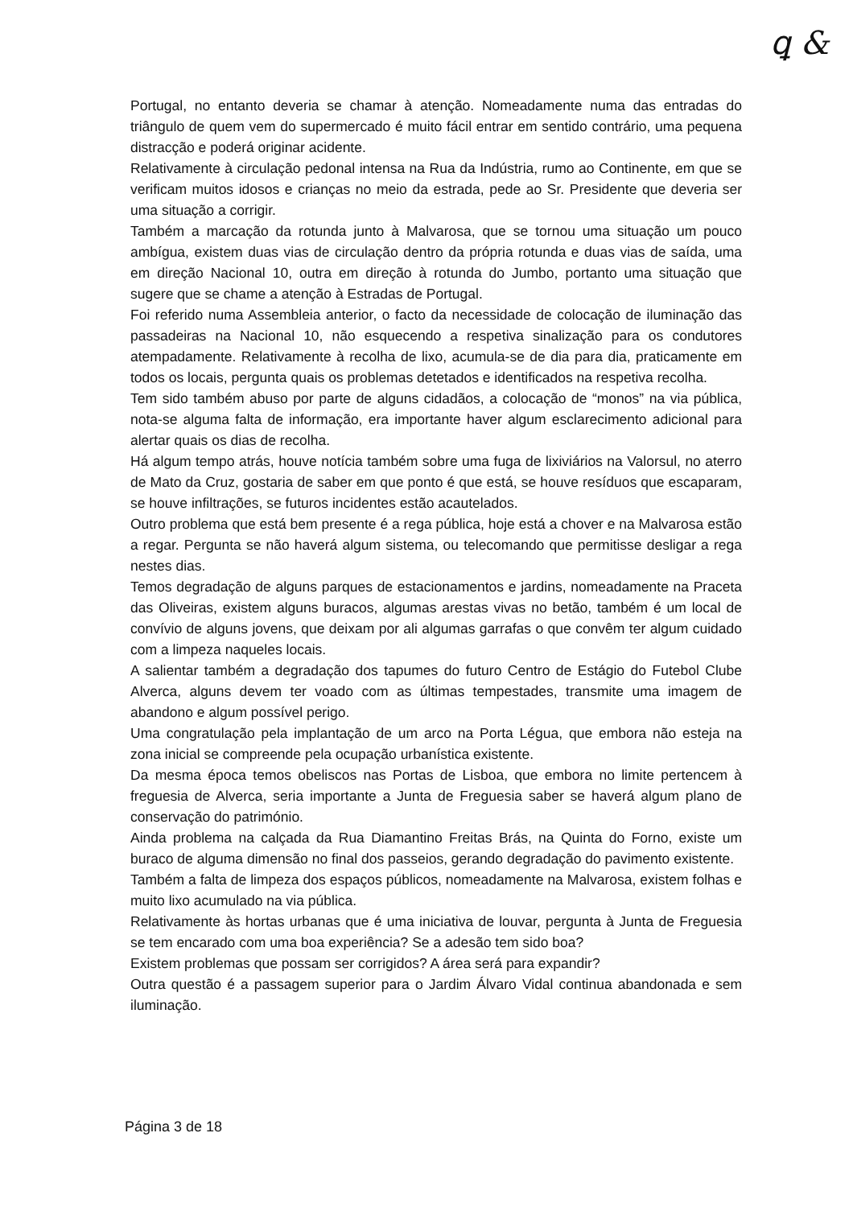ꝗ &
Portugal, no entanto deveria se chamar à atenção. Nomeadamente numa das entradas do triângulo de quem vem do supermercado é muito fácil entrar em sentido contrário, uma pequena distracção e poderá originar acidente.
Relativamente à circulação pedonal intensa na Rua da Indústria, rumo ao Continente, em que se verificam muitos idosos e crianças no meio da estrada, pede ao Sr. Presidente que deveria ser uma situação a corrigir.
Também a marcação da rotunda junto à Malvarosa, que se tornou uma situação um pouco ambígua, existem duas vias de circulação dentro da própria rotunda e duas vias de saída, uma em direção Nacional 10, outra em direção à rotunda do Jumbo, portanto uma situação que sugere que se chame a atenção à Estradas de Portugal.
Foi referido numa Assembleia anterior, o facto da necessidade de colocação de iluminação das passadeiras na Nacional 10, não esquecendo a respetiva sinalização para os condutores atempadamente. Relativamente à recolha de lixo, acumula-se de dia para dia, praticamente em todos os locais, pergunta quais os problemas detetados e identificados na respetiva recolha.
Tem sido também abuso por parte de alguns cidadãos, a colocação de “monos” na via pública, nota-se alguma falta de informação, era importante haver algum esclarecimento adicional para alertar quais os dias de recolha.
Há algum tempo atrás, houve notícia também sobre uma fuga de lixiviários na Valorsul, no aterro de Mato da Cruz, gostaria de saber em que ponto é que está, se houve resíduos que escaparam, se houve infiltrações, se futuros incidentes estão acautelados.
Outro problema que está bem presente é a rega pública, hoje está a chover e na Malvarosa estão a regar. Pergunta se não haverá algum sistema, ou telecomando que permitisse desligar a rega nestes dias.
Temos degradação de alguns parques de estacionamentos e jardins, nomeadamente na Praceta das Oliveiras, existem alguns buracos, algumas arestas vivas no betão, também é um local de convívio de alguns jovens, que deixam por ali algumas garrafas o que convêm ter algum cuidado com a limpeza naqueles locais.
A salientar também a degradação dos tapumes do futuro Centro de Estágio do Futebol Clube Alverca, alguns devem ter voado com as últimas tempestades, transmite uma imagem de abandono e algum possível perigo.
Uma congratulação pela implantação de um arco na Porta Légua, que embora não esteja na zona inicial se compreende pela ocupação urbanística existente.
Da mesma época temos obeliscos nas Portas de Lisboa, que embora no limite pertencem à freguesia de Alverca, seria importante a Junta de Freguesia saber se haverá algum plano de conservação do património.
Ainda problema na calçada da Rua Diamantino Freitas Brás, na Quinta do Forno, existe um buraco de alguma dimensão no final dos passeios, gerando degradação do pavimento existente.
Também a falta de limpeza dos espaços públicos, nomeadamente na Malvarosa, existem folhas e muito lixo acumulado na via pública.
Relativamente às hortas urbanas que é uma iniciativa de louvar, pergunta à Junta de Freguesia se tem encarado com uma boa experiência? Se a adesão tem sido boa?
Existem problemas que possam ser corrigidos? A área será para expandir?
Outra questão é a passagem superior para o Jardim Álvaro Vidal continua abandonada e sem iluminação.
Página 3 de 18